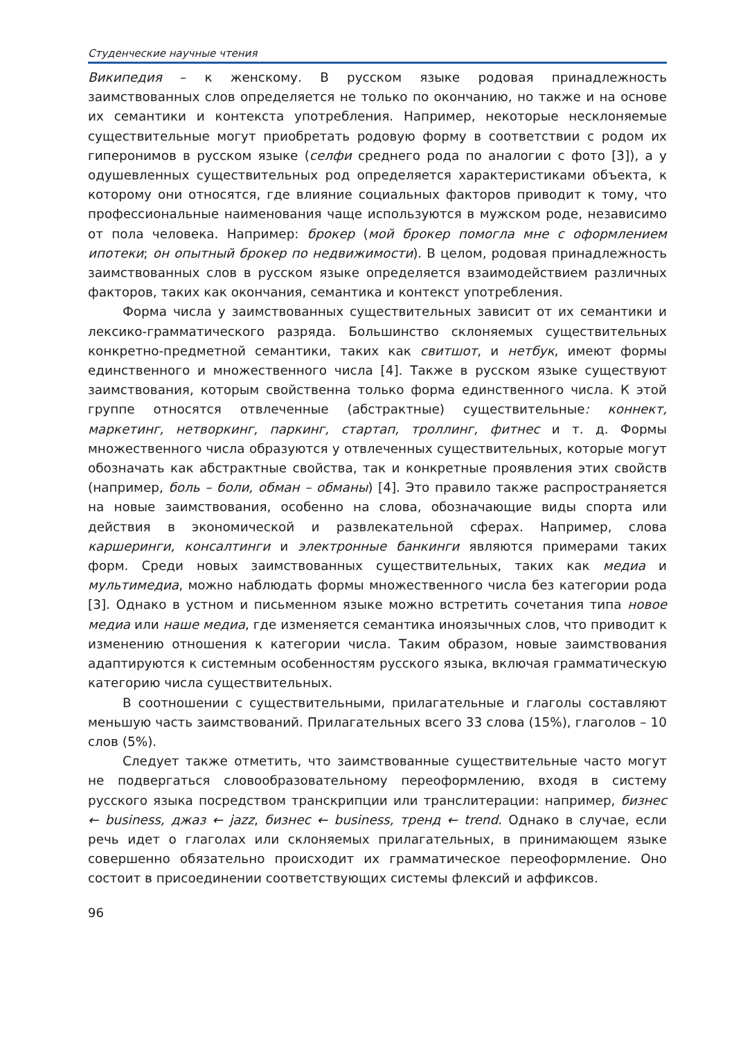Студенческие научные чтения
Википедия – к женскому. В русском языке родовая принадлежность заимствованных слов определяется не только по окончанию, но также и на основе их семантики и контекста употребления. Например, некоторые несклоняемые существительные могут приобретать родовую форму в соответствии с родом их гиперонимов в русском языке (селфи среднего рода по аналогии с фото [3]), а у одушевленных существительных род определяется характеристиками объекта, к которому они относятся, где влияние социальных факторов приводит к тому, что профессиональные наименования чаще используются в мужском роде, независимо от пола человека. Например: брокер (мой брокер помогла мне с оформлением ипотеки; он опытный брокер по недвижимости). В целом, родовая принадлежность заимствованных слов в русском языке определяется взаимодействием различных факторов, таких как окончания, семантика и контекст употребления.
Форма числа у заимствованных существительных зависит от их семантики и лексико-грамматического разряда. Большинство склоняемых существительных конкретно-предметной семантики, таких как свитшот, и нетбук, имеют формы единственного и множественного числа [4]. Также в русском языке существуют заимствования, которым свойственна только форма единственного числа. К этой группе относятся отвлеченные (абстрактные) существительные: коннект, маркетинг, нетворкинг, паркинг, стартап, троллинг, фитнес и т. д. Формы множественного числа образуются у отвлеченных существительных, которые могут обозначать как абстрактные свойства, так и конкретные проявления этих свойств (например, боль – боли, обман – обманы) [4]. Это правило также распространяется на новые заимствования, особенно на слова, обозначающие виды спорта или действия в экономической и развлекательной сферах. Например, слова каршеринги, консалтинги и электронные банкинги являются примерами таких форм. Среди новых заимствованных существительных, таких как медиа и мультимедиа, можно наблюдать формы множественного числа без категории рода [3]. Однако в устном и письменном языке можно встретить сочетания типа новое медиа или наше медиа, где изменяется семантика иноязычных слов, что приводит к изменению отношения к категории числа. Таким образом, новые заимствования адаптируются к системным особенностям русского языка, включая грамматическую категорию числа существительных.
В соотношении с существительными, прилагательные и глаголы составляют меньшую часть заимствований. Прилагательных всего 33 слова (15%), глаголов – 10 слов (5%).
Следует также отметить, что заимствованные существительные часто могут не подвергаться словообразовательному переоформлению, входя в систему русского языка посредством транскрипции или транслитерации: например, бизнес ← business, джаз ← jazz, бизнес ← business, тренд ← trend. Однако в случае, если речь идет о глаголах или склоняемых прилагательных, в принимающем языке совершенно обязательно происходит их грамматическое переоформление. Оно состоит в присоединении соответствующих системы флексий и аффиксов.
96